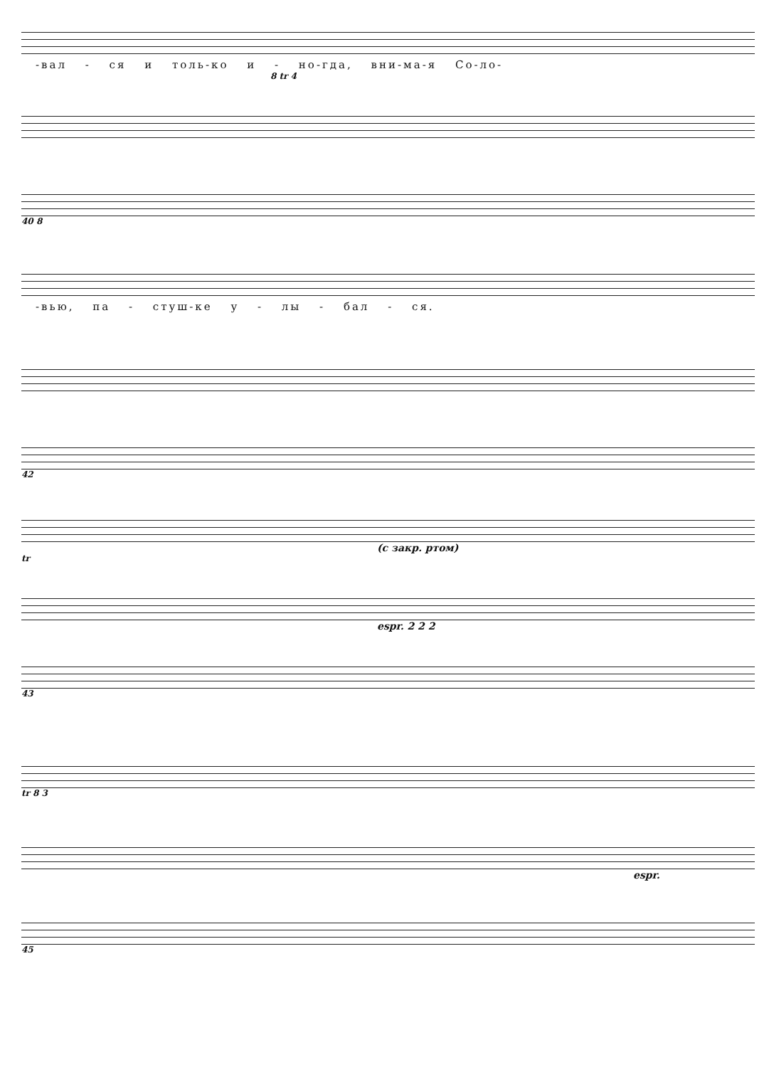-вал - ся и толь-ко и - но-гда, вни-ма-я Со-ло-
8 tr 4
40 8
-вью, па - стуш-ке у - лы - бал - ся.
42
(с закр. ртом)
tr
espr. 2 2 2
43
tr 8 3
espr.
45